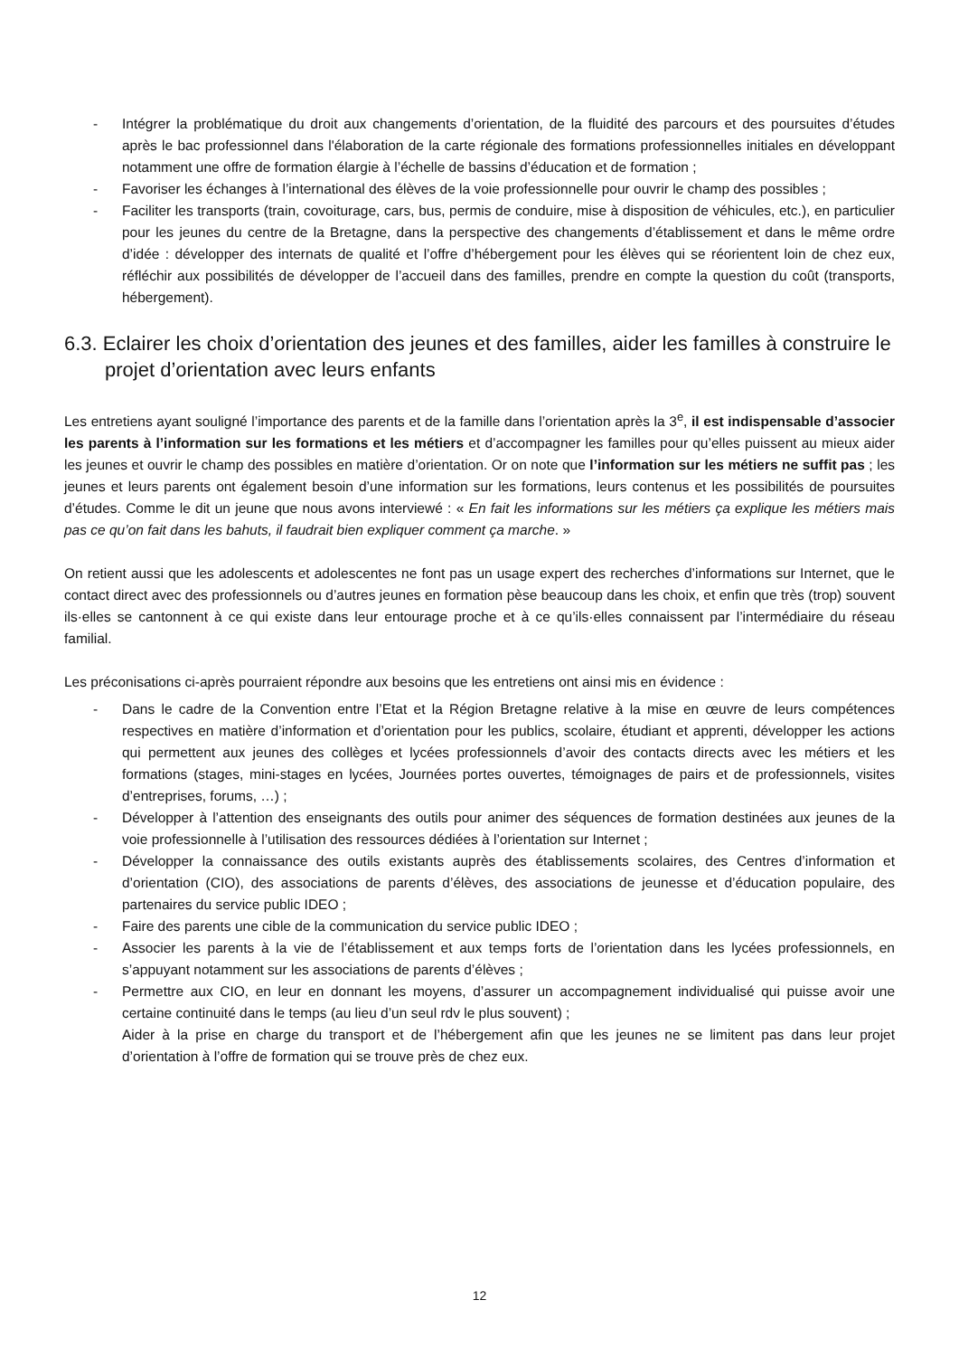- Intégrer la problématique du droit aux changements d’orientation, de la fluidité des parcours et des poursuites d’études après le bac professionnel dans l'élaboration de la carte régionale des formations professionnelles initiales en développant notamment une offre de formation élargie à l’échelle de bassins d’éducation et de formation ;
- Favoriser les échanges à l’international des élèves de la voie professionnelle pour ouvrir le champ des possibles ;
- Faciliter les transports (train, covoiturage, cars, bus, permis de conduire, mise à disposition de véhicules, etc.), en particulier pour les jeunes du centre de la Bretagne, dans la perspective des changements d’établissement et dans le même ordre d’idée : développer des internats de qualité et l’offre d’hébergement pour les élèves qui se réorientent loin de chez eux, réfléchir aux possibilités de développer de l’accueil dans des familles, prendre en compte la question du coût (transports, hébergement).
6.3. Eclairer les choix d’orientation des jeunes et des familles, aider les familles à construire le projet d’orientation avec leurs enfants
Les entretiens ayant souligné l’importance des parents et de la famille dans l’orientation après la 3<sup>e</sup>, il est indispensable d’associer les parents à l’information sur les formations et les métiers et d’accompagner les familles pour qu’elles puissent au mieux aider les jeunes et ouvrir le champ des possibles en matière d’orientation. Or on note que l’information sur les métiers ne suffit pas ; les jeunes et leurs parents ont également besoin d’une information sur les formations, leurs contenus et les possibilités de poursuites d’études. Comme le dit un jeune que nous avons interviewé : « En fait les informations sur les métiers ça explique les métiers mais pas ce qu’on fait dans les bahuts, il faudrait bien expliquer comment ça marche. »
On retient aussi que les adolescents et adolescentes ne font pas un usage expert des recherches d’informations sur Internet, que le contact direct avec des professionnels ou d’autres jeunes en formation pèse beaucoup dans les choix, et enfin que très (trop) souvent ils·elles se cantonnent à ce qui existe dans leur entourage proche et à ce qu’ils·elles connaissent par l’intermédiaire du réseau familial.
Les préconisations ci-après pourraient répondre aux besoins que les entretiens ont ainsi mis en évidence :
- Dans le cadre de la Convention entre l’Etat et la Région Bretagne relative à la mise en œuvre de leurs compétences respectives en matière d’information et d’orientation pour les publics, scolaire, étudiant et apprenti, développer les actions qui permettent aux jeunes des collèges et lycées professionnels d’avoir des contacts directs avec les métiers et les formations (stages, mini-stages en lycées, Journées portes ouvertes, témoignages de pairs et de professionnels, visites d’entreprises, forums, …) ;
- Développer à l’attention des enseignants des outils pour animer des séquences de formation destinées aux jeunes de la voie professionnelle à l’utilisation des ressources dédiées à l’orientation sur Internet ;
- Développer la connaissance des outils existants auprès des établissements scolaires, des Centres d’information et d’orientation (CIO), des associations de parents d’élèves, des associations de jeunesse et d’éducation populaire, des partenaires du service public IDEO ;
- Faire des parents une cible de la communication du service public IDEO ;
- Associer les parents à la vie de l’établissement et aux temps forts de l’orientation dans les lycées professionnels, en s’appuyant notamment sur les associations de parents d’élèves ;
- Permettre aux CIO, en leur en donnant les moyens, d’assurer un accompagnement individualisé qui puisse avoir une certaine continuité dans le temps (au lieu d’un seul rdv le plus souvent) ;
Aider à la prise en charge du transport et de l’hébergement afin que les jeunes ne se limitent pas dans leur projet d’orientation à l’offre de formation qui se trouve près de chez eux.
12